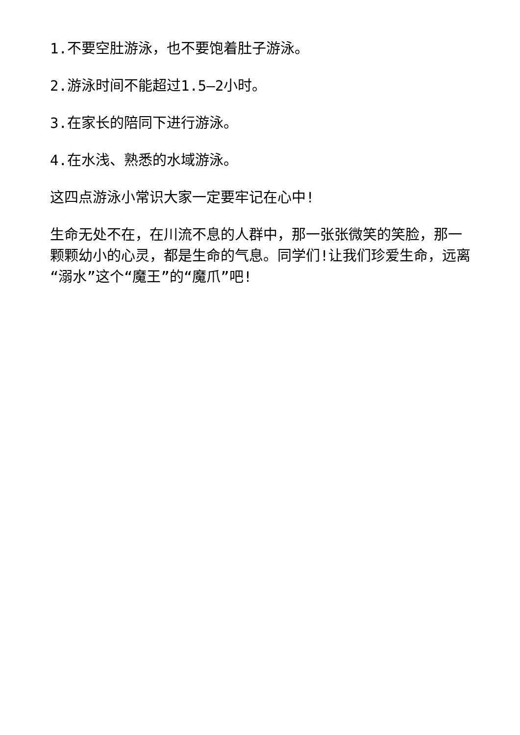1.不要空肚游泳，也不要饱着肚子游泳。
2.游泳时间不能超过1.5—2小时。
3.在家长的陪同下进行游泳。
4.在水浅、熟悉的水域游泳。
这四点游泳小常识大家一定要牢记在心中!
生命无处不在，在川流不息的人群中，那一张张微笑的笑脸，那一颗颗幼小的心灵，都是生命的气息。同学们!让我们珍爱生命，远离“溺水”这个“魔王”的“魔爪”吧!